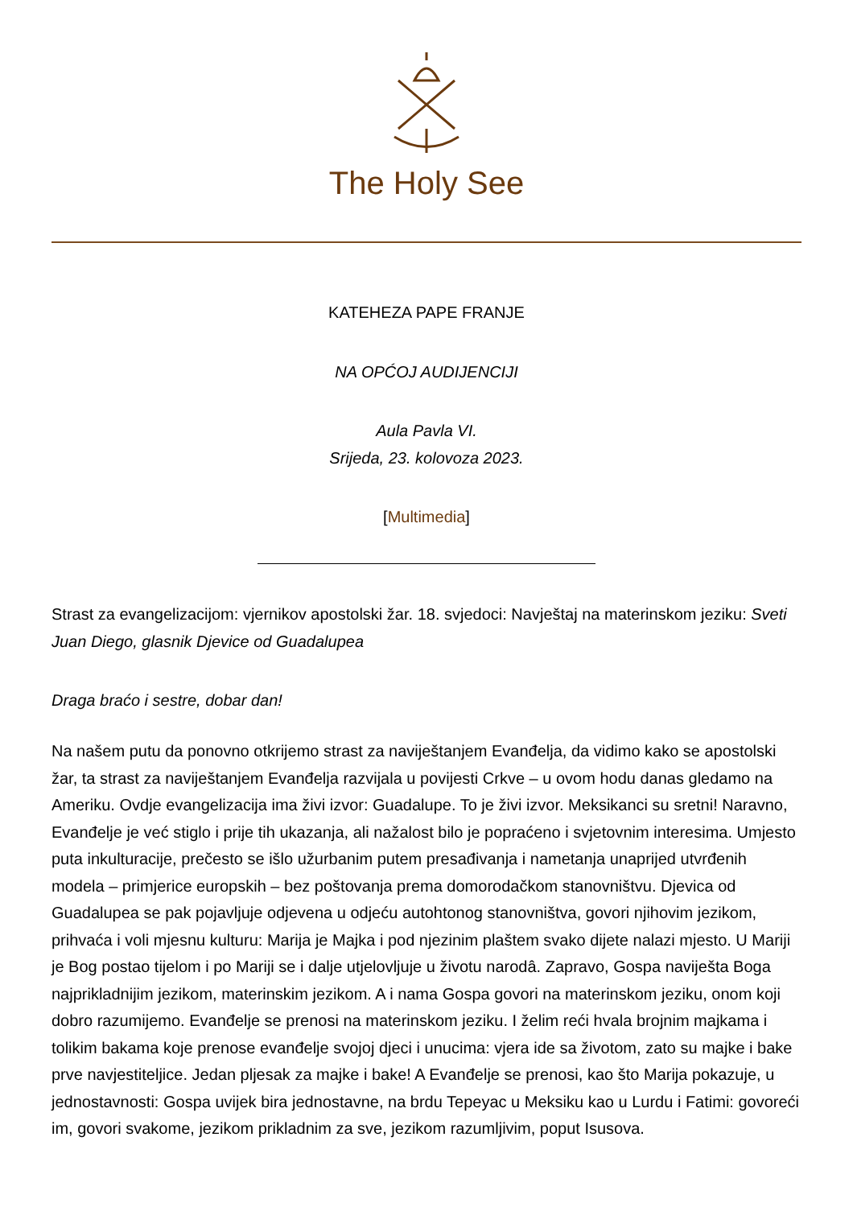The Holy See
KATEHEZA PAPE FRANJE
NA OPĆOJ AUDIJENCIJI
Aula Pavla VI.
Srijeda, 23. kolovoza 2023.
[Multimedia]
Strast za evangelizacijom: vjernikov apostolski žar. 18. svjedoci: Navještaj na materinskom jeziku: Sveti Juan Diego, glasnik Djevice od Guadalupea
Draga braćo i sestre, dobar dan!
Na našem putu da ponovno otkrijemo strast za naviještanjem Evanđelja, da vidimo kako se apostolski žar, ta strast za naviještanjem Evanđelja razvijala u povijesti Crkve – u ovom hodu danas gledamo na Ameriku. Ovdje evangelizacija ima živi izvor: Guadalupe. To je živi izvor. Meksikanci su sretni! Naravno, Evanđelje je već stiglo i prije tih ukazanja, ali nažalost bilo je popraćeno i svjetovnim interesima. Umjesto puta inkulturacije, prečesto se išlo užurbanim putem presađivanja i nametanja unaprijed utvrđenih modela – primjerice europskih – bez poštovanja prema domorodačkom stanovništvu. Djevica od Guadalupea se pak pojavljuje odjevena u odjeću autohtonog stanovništva, govori njihovim jezikom, prihvaća i voli mjesnu kulturu: Marija je Majka i pod njezinim plaštem svako dijete nalazi mjesto. U Mariji je Bog postao tijelom i po Mariji se i dalje utjelovljuje u životu narodâ. Zapravo, Gospa naviješta Boga najprikladnijim jezikom, materinskim jezikom. A i nama Gospa govori na materinskom jeziku, onom koji dobro razumijemo. Evanđelje se prenosi na materinskom jeziku. I želim reći hvala brojnim majkama i tolikim bakama koje prenose evanđelje svojoj djeci i unucima: vjera ide sa životom, zato su majke i bake prve navjestiteljice. Jedan pljesak za majke i bake! A Evanđelje se prenosi, kao što Marija pokazuje, u jednostavnosti: Gospa uvijek bira jednostavne, na brdu Tepeyac u Meksiku kao u Lurdu i Fatimi: govoreći im, govori svakome, jezikom prikladnim za sve, jezikom razumljivim, poput Isusova.